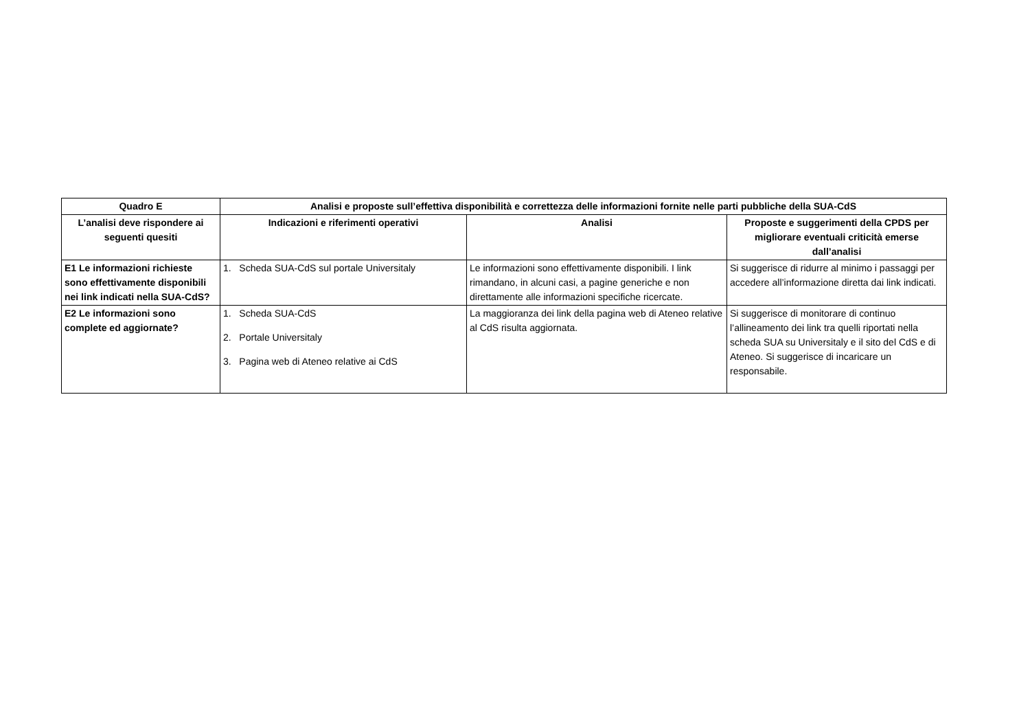| Quadro E | Analisi e proposte sull’effettiva disponibilità e correttezza delle informazioni fornite nelle parti pubbliche della SUA-CdS | | |
| --- | --- | --- | --- |
| L’analisi deve rispondere ai seguenti quesiti | Indicazioni e riferimenti operativi | Analisi | Proposte e suggerimenti della CPDS per migliorare eventuali criticità emerse dall’analisi |
| E1 Le informazioni richieste sono effettivamente disponibili nei link indicati nella SUA-CdS? | 1. Scheda SUA-CdS sul portale Universitaly | Le informazioni sono effettivamente disponibili. I link rimandano, in alcuni casi, a pagine generiche e non direttamente alle informazioni specifiche ricercate. | Si suggerisce di ridurre al minimo i passaggi per accedere all’informazione diretta dai link indicati. |
| E2 Le informazioni sono complete ed aggiornate? | 1. Scheda SUA-CdS 2. Portale Universitaly 3. Pagina web di Ateneo relative ai CdS | La maggioranza dei link della pagina web di Ateneo relative al CdS risulta aggiornata. | Si suggerisce di monitorare di continuo l’allineamento dei link tra quelli riportati nella scheda SUA su Universitaly e il sito del CdS e di Ateneo. Si suggerisce di incaricare un responsabile. |